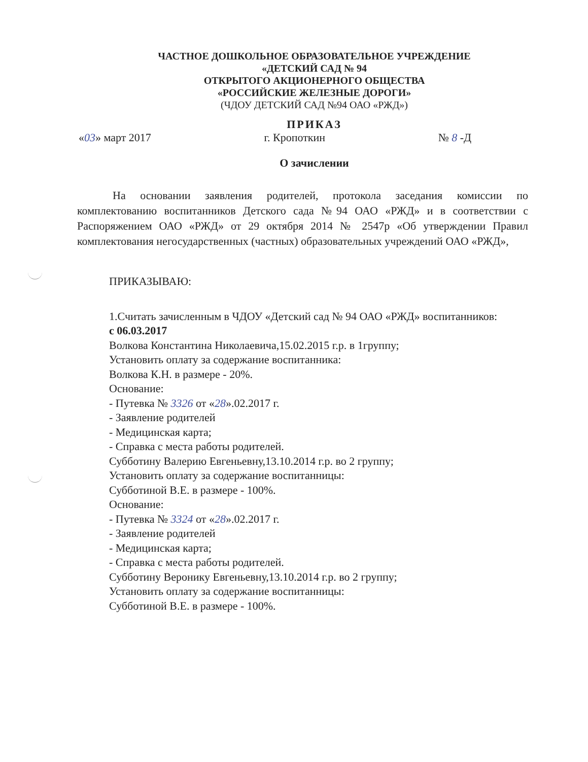ЧАСТНОЕ ДОШКОЛЬНОЕ ОБРАЗОВАТЕЛЬНОЕ УЧРЕЖДЕНИЕ
«ДЕТСКИЙ САД № 94
ОТКРЫТОГО АКЦИОНЕРНОГО ОБЩЕСТВА
«РОССИЙСКИЕ ЖЕЛЕЗНЫЕ ДОРОГИ»
(ЧДОУ ДЕТСКИЙ САД №94 ОАО «РЖД»)
ПРИКАЗ
«03» март 2017 г. Кропоткин № 8 -Д
О зачислении
На основании заявления родителей, протокола заседания комиссии по комплектованию воспитанников Детского сада №94 ОАО «РЖД» и в соответствии с Распоряжением ОАО «РЖД» от 29 октября 2014 № 2547р «Об утверждении Правил комплектования негосударственных (частных) образовательных учреждений ОАО «РЖД»,
ПРИКАЗЫВАЮ:
1.Считать зачисленным в ЧДОУ «Детский сад № 94 ОАО «РЖД» воспитанников:
с 06.03.2017
Волкова Константина Николаевича,15.02.2015 г.р. в 1группу;
Установить оплату за содержание воспитанника:
Волкова К.Н. в размере - 20%.
Основание:
- Путевка № 3326 от «28».02.2017 г.
- Заявление родителей
- Медицинская карта;
- Справка с места работы родителей.
Субботину Валерию Евгеньевну,13.10.2014 г.р. во 2 группу;
Установить оплату за содержание воспитанницы:
Субботиной В.Е. в размере - 100%.
Основание:
- Путевка № 3324 от «28».02.2017 г.
- Заявление родителей
- Медицинская карта;
- Справка с места работы родителей.
Субботину Веронику Евгеньевну,13.10.2014 г.р. во 2 группу;
Установить оплату за содержание воспитанницы:
Субботиной В.Е. в размере - 100%.